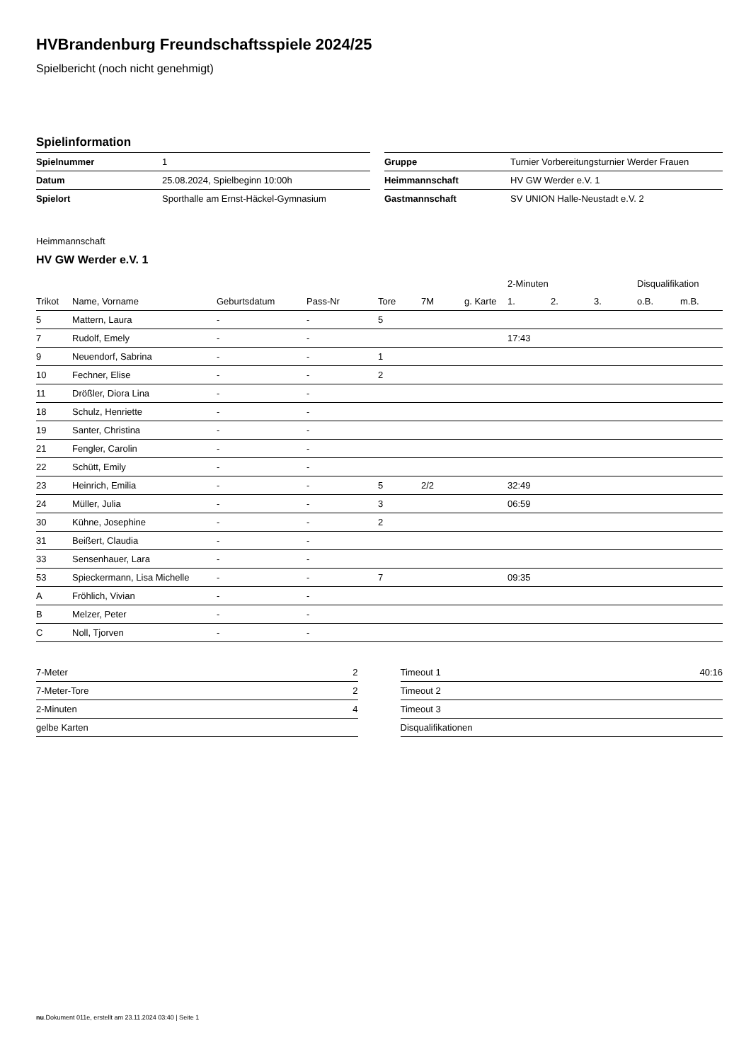HVBrandenburg Freundschaftsspiele 2024/25
Spielbericht (noch nicht genehmigt)
Spielinformation
| Spielnummer | 1 | | Gruppe | Turnier Vorbereitungsturnier Werder Frauen |
| Datum | 25.08.2024, Spielbeginn 10:00h | | Heimmannschaft | HV GW Werder e.V. 1 |
| Spielort | Sporthalle am Ernst-Häckel-Gymnasium | | Gastmannschaft | SV UNION Halle-Neustadt e.V. 2 |
Heimmannschaft
HV GW Werder e.V. 1
| | | | | | | | 2-Minuten | | | Disqualifikation | |
| --- | --- | --- | --- | --- | --- | --- | --- | --- | --- | --- | --- |
| Trikot | Name, Vorname | Geburtsdatum | Pass-Nr | Tore | 7M | g. Karte | 1. | 2. | 3. | o.B. | m.B. |
| 5 | Mattern, Laura | - | - | 5 | | | | | | | |
| 7 | Rudolf, Emely | - | - | | | | 17:43 | | | | |
| 9 | Neuendorf, Sabrina | - | - | 1 | | | | | | | |
| 10 | Fechner, Elise | - | - | 2 | | | | | | | |
| 11 | Drößler, Diora Lina | - | - | | | | | | | | |
| 18 | Schulz, Henriette | - | - | | | | | | | | |
| 19 | Santer, Christina | - | - | | | | | | | | |
| 21 | Fengler, Carolin | - | - | | | | | | | | |
| 22 | Schütt, Emily | - | - | | | | | | | | |
| 23 | Heinrich, Emilia | - | - | 5 | 2/2 | | 32:49 | | | | |
| 24 | Müller, Julia | - | - | 3 | | | 06:59 | | | | |
| 30 | Kühne, Josephine | - | - | 2 | | | | | | | |
| 31 | Beißert, Claudia | - | - | | | | | | | | |
| 33 | Sensenhauer, Lara | - | - | | | | | | | | |
| 53 | Spieckermann, Lisa Michelle | - | - | 7 | | | 09:35 | | | | |
| A | Fröhlich, Vivian | - | - | | | | | | | | |
| B | Melzer, Peter | - | - | | | | | | | | |
| C | Noll, Tjorven | - | - | | | | | | | | |
| 7-Meter | 2 | | Timeout 1 | 40:16 |
| 7-Meter-Tore | 2 | | Timeout 2 | |
| 2-Minuten | 4 | | Timeout 3 | |
| gelbe Karten | | | Disqualifikationen | |
nu.Dokument 011e, erstellt am 23.11.2024 03:40 | Seite 1